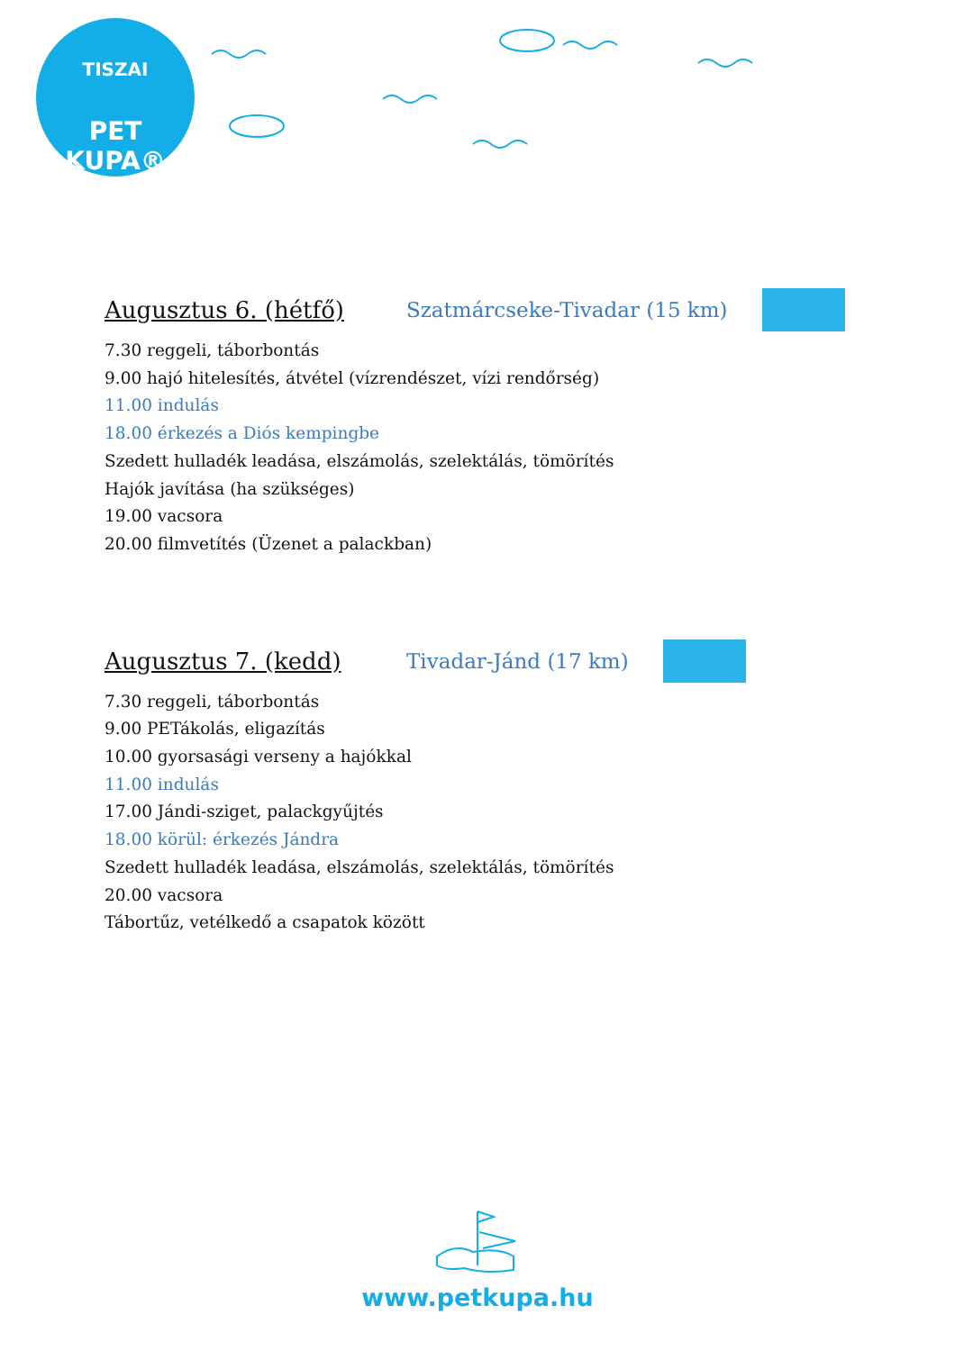TISZAI
PET KUPA®
Augusztus 6. (hétfő) Szatmárcseke-Tivadar (15 km)
7.30 reggeli, táborbontás
9.00 hajó hitelesítés, átvétel (vízrendészet, vízi rendőrség)
11.00 indulás
18.00 érkezés a Diós kempingbe
Szedett hulladék leadása, elszámolás, szelektálás, tömörítés
Hajók javítása (ha szükséges)
19.00 vacsora
20.00 filmvetítés (Üzenet a palackban)
Augusztus 7. (kedd) Tivadar-Jánd (17 km)
7.30 reggeli, táborbontás
9.00 PETákolás, eligazítás
10.00 gyorsasági verseny a hajókkal
11.00 indulás
17.00 Jándi-sziget, palackgyűjtés
18.00 körül: érkezés Jándra
Szedett hulladék leadása, elszámolás, szelektálás, tömörítés
20.00 vacsora
Tábortűz, vetélkedő a csapatok között
www.petkupa.hu